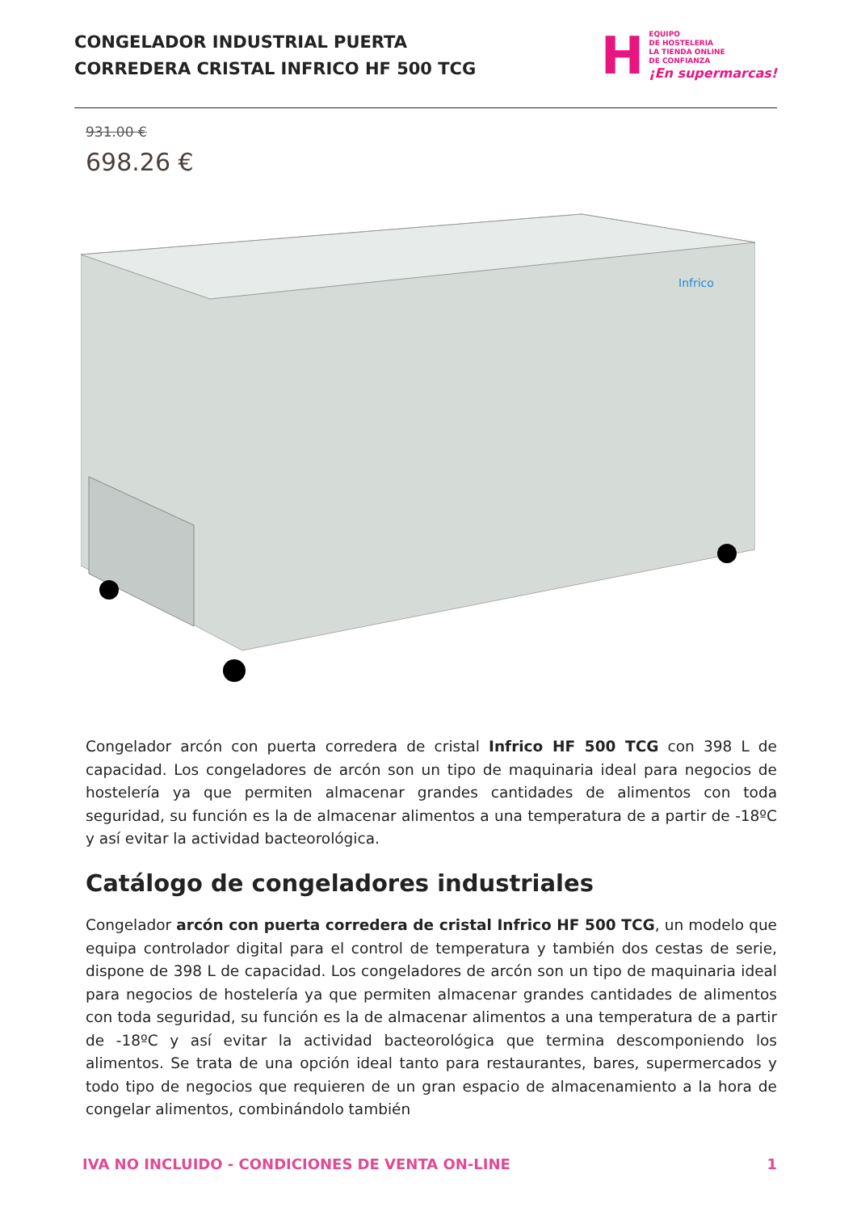CONGELADOR INDUSTRIAL PUERTA
CORREDERA CRISTAL INFRICO HF 500 TCG
H
EQUIPO
DE HOSTELERIA
LA TIENDA ONLINE
DE CONFIANZA
¡En supermarcas!
931.00 €
698.26 €
Infrico
Congelador arcón con puerta corredera de cristal Infrico HF 500 TCG con 398 L de capacidad. Los congeladores de arcón son un tipo de maquinaria ideal para negocios de hostelería ya que permiten almacenar grandes cantidades de alimentos con toda seguridad, su función es la de almacenar alimentos a una temperatura de a partir de -18ºC y así evitar la actividad bacteorológica.
Catálogo de congeladores industriales
Congelador arcón con puerta corredera de cristal Infrico HF 500 TCG, un modelo que equipa controlador digital para el control de temperatura y también dos cestas de serie, dispone de 398 L de capacidad. Los congeladores de arcón son un tipo de maquinaria ideal para negocios de hostelería ya que permiten almacenar grandes cantidades de alimentos con toda seguridad, su función es la de almacenar alimentos a una temperatura de a partir de -18ºC y así evitar la actividad bacteorológica que termina descomponiendo los alimentos. Se trata de una opción ideal tanto para restaurantes, bares, supermercados y todo tipo de negocios que requieren de un gran espacio de almacenamiento a la hora de congelar alimentos, combinándolo también
IVA NO INCLUIDO - CONDICIONES DE VENTA ON-LINE 1